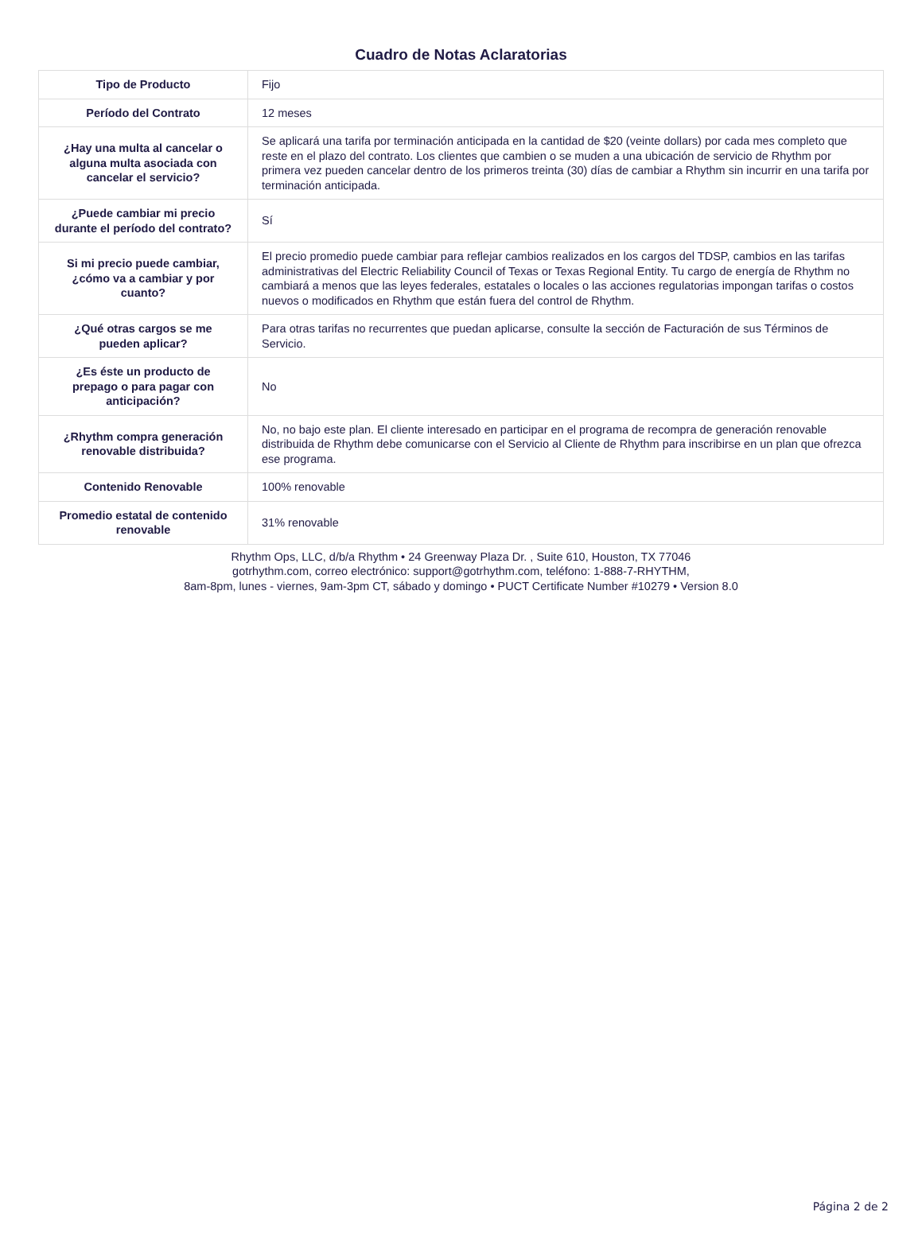Cuadro de Notas Aclaratorias
| Tipo de Producto | Fijo |
| Período del Contrato | 12 meses |
| ¿Hay una multa al cancelar o alguna multa asociada con cancelar el servicio? | Se aplicará una tarifa por terminación anticipada en la cantidad de $20 (veinte dollars) por cada mes completo que reste en el plazo del contrato. Los clientes que cambien o se muden a una ubicación de servicio de Rhythm por primera vez pueden cancelar dentro de los primeros treinta (30) días de cambiar a Rhythm sin incurrir en una tarifa por terminación anticipada. |
| ¿Puede cambiar mi precio durante el período del contrato? | Sí |
| Si mi precio puede cambiar, ¿cómo va a cambiar y por cuanto? | El precio promedio puede cambiar para reflejar cambios realizados en los cargos del TDSP, cambios en las tarifas administrativas del Electric Reliability Council of Texas or Texas Regional Entity. Tu cargo de energía de Rhythm no cambiará a menos que las leyes federales, estatales o locales o las acciones regulatorias impongan tarifas o costos nuevos o modificados en Rhythm que están fuera del control de Rhythm. |
| ¿Qué otras cargos se me pueden aplicar? | Para otras tarifas no recurrentes que puedan aplicarse, consulte la sección de Facturación de sus Términos de Servicio. |
| ¿Es éste un producto de prepago o para pagar con anticipación? | No |
| ¿Rhythm compra generación renovable distribuida? | No, no bajo este plan. El cliente interesado en participar en el programa de recompra de generación renovable distribuida de Rhythm debe comunicarse con el Servicio al Cliente de Rhythm para inscribirse en un plan que ofrezca ese programa. |
| Contenido Renovable | 100% renovable |
| Promedio estatal de contenido renovable | 31% renovable |
Rhythm Ops, LLC, d/b/a Rhythm • 24 Greenway Plaza Dr. , Suite 610, Houston, TX 77046
gotrhythm.com, correo electrónico: support@gotrhythm.com, teléfono: 1-888-7-RHYTHM,
8am-8pm, lunes - viernes, 9am-3pm CT, sábado y domingo • PUCT Certificate Number #10279 • Version 8.0
Página 2 de 2